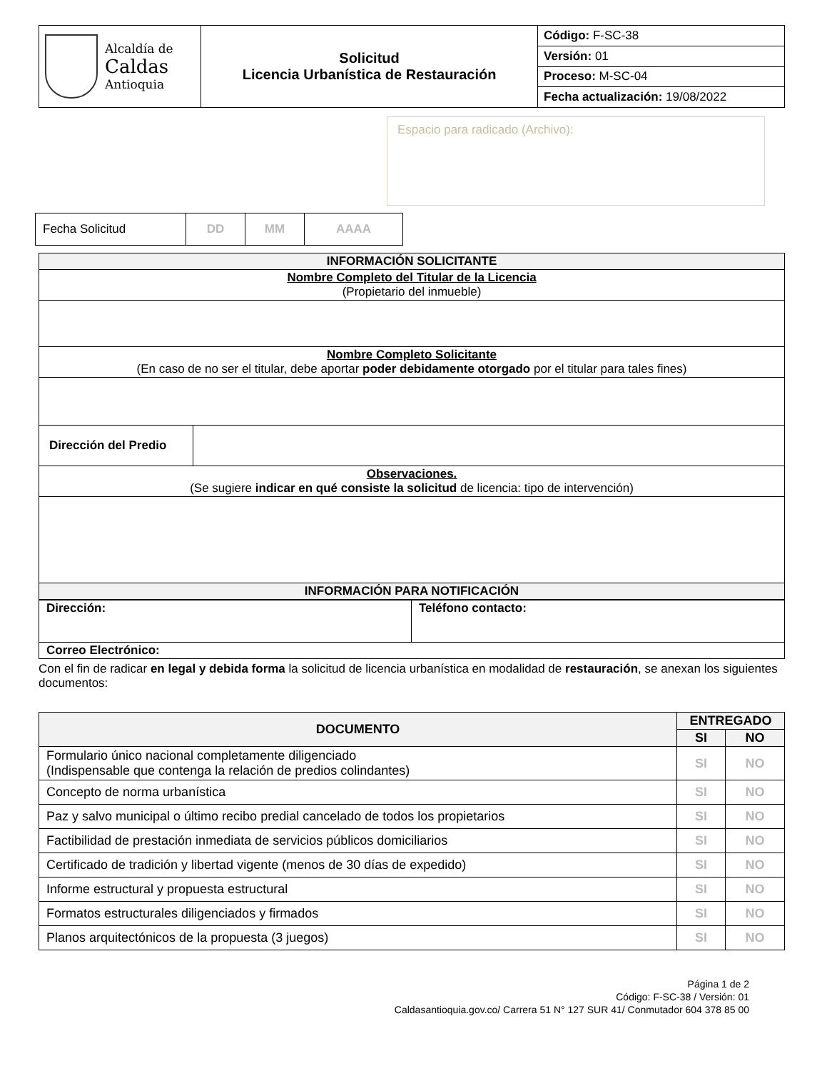| Alcaldía de Caldas Antioquia | Solicitud Licencia Urbanística de Restauración | Código: F-SC-38 |
| | | Versión: 01 |
| | | Proceso: M-SC-04 |
| | | Fecha actualización: 19/08/2022 |
Espacio para radicado (Archivo):
| Fecha Solicitud | DD | MM | AAAA |
| INFORMACIÓN SOLICITANTE | |
| Nombre Completo del Titular de la Licencia (Propietario del inmueble) | |
| Nombre Completo Solicitante (En caso de no ser el titular, debe aportar poder debidamente otorgado por el titular para tales fines) | |
| Dirección del Predio | |
| Observaciones. (Se sugiere indicar en qué consiste la solicitud de licencia: tipo de intervención) | |
| INFORMACIÓN PARA NOTIFICACIÓN | |
| Dirección: | Teléfono contacto: |
| Correo Electrónico: | |
Con el fin de radicar en legal y debida forma la solicitud de licencia urbanística en modalidad de restauración, se anexan los siguientes documentos:
| DOCUMENTO | ENTREGADO | |
| --- | --- | --- |
| | SI | NO |
| Formulario único nacional completamente diligenciado (Indispensable que contenga la relación de predios colindantes) | SI | NO |
| Concepto de norma urbanística | SI | NO |
| Paz y salvo municipal o último recibo predial cancelado de todos los propietarios | SI | NO |
| Factibilidad de prestación inmediata de servicios públicos domiciliarios | SI | NO |
| Certificado de tradición y libertad vigente (menos de 30 días de expedido) | SI | NO |
| Informe estructural y propuesta estructural | SI | NO |
| Formatos estructurales diligenciados y firmados | SI | NO |
| Planos arquitectónicos de la propuesta (3 juegos) | SI | NO |
Página 1 de 2
Código: F-SC-38 / Versión: 01
Caldasantioquia.gov.co/ Carrera 51 N° 127 SUR 41/ Conmutador 604 378 85 00